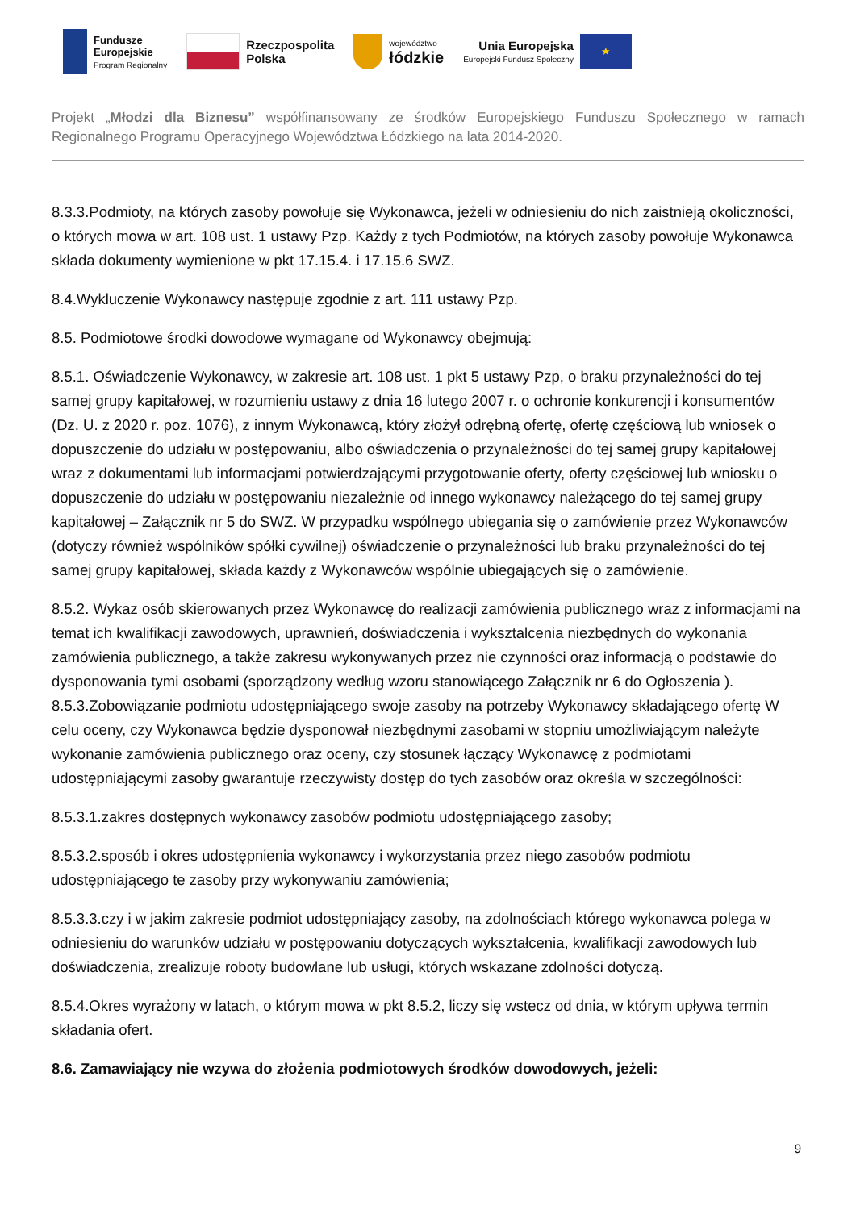Fundusze
Europejskie
Program Regionalny
Rzeczpospolita
Polska
województwo
łódzkie
Unia Europejska
Europejski Fundusz Społeczny
★
Projekt „Młodzi dla Biznesu” współfinansowany ze środków Europejskiego Funduszu Społecznego w ramach Regionalnego Programu Operacyjnego Województwa Łódzkiego na lata 2014-2020.
8.3.3.Podmioty, na których zasoby powołuje się Wykonawca, jeżeli w odniesieniu do nich zaistnieją okoliczności, o których mowa w art. 108 ust. 1 ustawy Pzp. Każdy z tych Podmiotów, na których zasoby powołuje Wykonawca składa dokumenty wymienione w pkt 17.15.4. i 17.15.6 SWZ.
8.4.Wykluczenie Wykonawcy następuje zgodnie z art. 111 ustawy Pzp.
8.5. Podmiotowe środki dowodowe wymagane od Wykonawcy obejmują:
8.5.1. Oświadczenie Wykonawcy, w zakresie art. 108 ust. 1 pkt 5 ustawy Pzp, o braku przynależności do tej samej grupy kapitałowej, w rozumieniu ustawy z dnia 16 lutego 2007 r. o ochronie konkurencji i konsumentów (Dz. U. z 2020 r. poz. 1076), z innym Wykonawcą, który złożył odrębną ofertę, ofertę częściową lub wniosek o dopuszczenie do udziału w postępowaniu, albo oświadczenia o przynależności do tej samej grupy kapitałowej wraz z dokumentami lub informacjami potwierdzającymi przygotowanie oferty, oferty częściowej lub wniosku o dopuszczenie do udziału w postępowaniu niezależnie od innego wykonawcy należącego do tej samej grupy kapitałowej – Załącznik nr 5 do SWZ. W przypadku wspólnego ubiegania się o zamówienie przez Wykonawców (dotyczy również wspólników spółki cywilnej) oświadczenie o przynależności lub braku przynależności do tej samej grupy kapitałowej, składa każdy z Wykonawców wspólnie ubiegających się o zamówienie.
8.5.2. Wykaz osób skierowanych przez Wykonawcę do realizacji zamówienia publicznego wraz z informacjami na temat ich kwalifikacji zawodowych, uprawnień, doświadczenia i wyksztalcenia niezbędnych do wykonania zamówienia publicznego, a także zakresu wykonywanych przez nie czynności oraz informacją o podstawie do dysponowania tymi osobami (sporządzony według wzoru stanowiącego Załącznik nr 6 do Ogłoszenia ). 8.5.3.Zobowiązanie podmiotu udostępniającego swoje zasoby na potrzeby Wykonawcy składającego ofertę W celu oceny, czy Wykonawca będzie dysponował niezbędnymi zasobami w stopniu umożliwiającym należyte wykonanie zamówienia publicznego oraz oceny, czy stosunek łączący Wykonawcę z podmiotami udostępniającymi zasoby gwarantuje rzeczywisty dostęp do tych zasobów oraz określa w szczególności:
8.5.3.1.zakres dostępnych wykonawcy zasobów podmiotu udostępniającego zasoby;
8.5.3.2.sposób i okres udostępnienia wykonawcy i wykorzystania przez niego zasobów podmiotu udostępniającego te zasoby przy wykonywaniu zamówienia;
8.5.3.3.czy i w jakim zakresie podmiot udostępniający zasoby, na zdolnościach którego wykonawca polega w odniesieniu do warunków udziału w postępowaniu dotyczących wykształcenia, kwalifikacji zawodowych lub doświadczenia, zrealizuje roboty budowlane lub usługi, których wskazane zdolności dotyczą.
8.5.4.Okres wyrażony w latach, o którym mowa w pkt 8.5.2, liczy się wstecz od dnia, w którym upływa termin składania ofert.
8.6. Zamawiający nie wzywa do złożenia podmiotowych środków dowodowych, jeżeli:
9